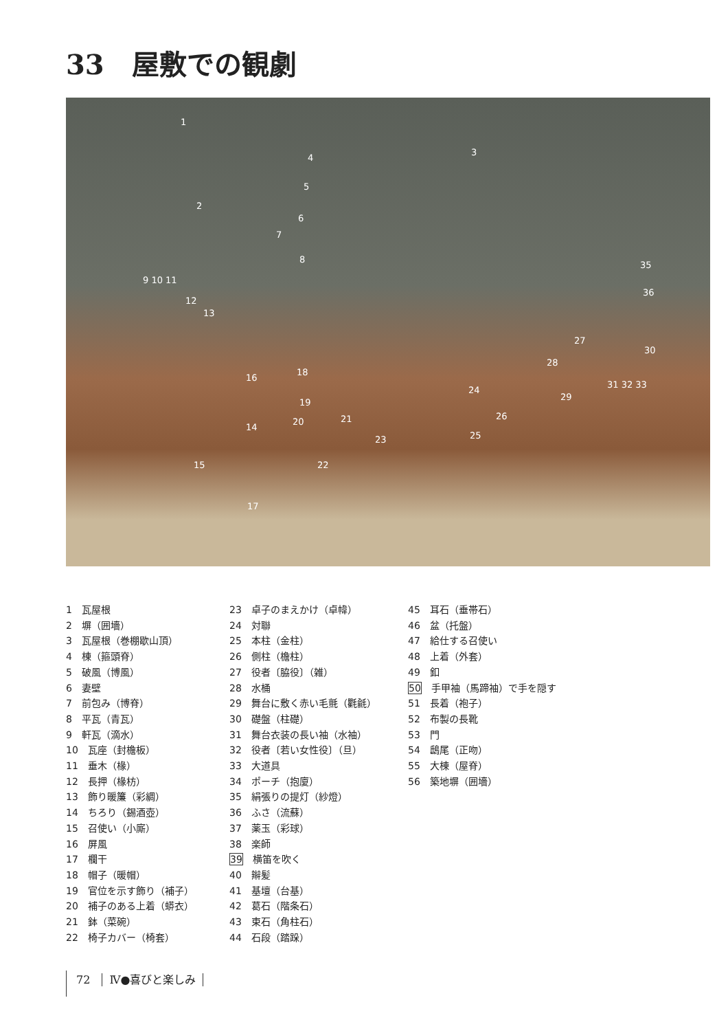33　屋敷での観劇
1
2
3
4
5
6
7
8
9 10 11
12
13
14
15
16
17
18
19
20 21
22
23
24
25
26
27
28
29
30
31 32 33
35
36
1　瓦屋根
2　塀（囲墻）
3　瓦屋根（巻棚歇山頂）
4　棟（箍頭脊）
5　破風（博風）
6　妻壁
7　前包み（博脊）
8　平瓦（青瓦）
9　軒瓦（滴水）
10　瓦座（封檐板）
11　垂木（椽）
12　長押（椽枋）
13　飾り暖簾（彩綢）
14　ちろり（錫酒壺）
15　召使い（小廝）
16　屏風
17　欄干
18　帽子（暖帽）
19　官位を示す飾り（補子）
20　補子のある上着（蟒衣）
21　鉢（菜碗）
22　椅子カバー（椅套）
23　卓子のまえかけ（卓幃）
24　対聯
25　本柱（金柱）
26　側柱（檐柱）
27　役者〔脇役〕（雑）
28　水桶
29　舞台に敷く赤い毛氈（氍毹）
30　礎盤（柱礎）
31　舞台衣装の長い袖（水袖）
32　役者〔若い女性役〕（旦）
33　大道具
34　ポーチ（抱廈）
35　絹張りの提灯（紗燈）
36　ふさ（流蘇）
37　薬玉（彩球）
38　楽師
39　横笛を吹く
40　辮髪
41　基壇（台基）
42　葛石（階条石）
43　束石（角柱石）
44　石段（踏跺）
45　耳石（垂帯石）
46　盆（托盤）
47　給仕する召使い
48　上着（外套）
49　釦
50　手甲袖（馬蹄袖）で手を隠す
51　長着（袍子）
52　布製の長靴
53　門
54　鴟尾（正吻）
55　大棟（屋脊）
56　築地塀（囲墻）
72 Ⅳ●喜びと楽しみ